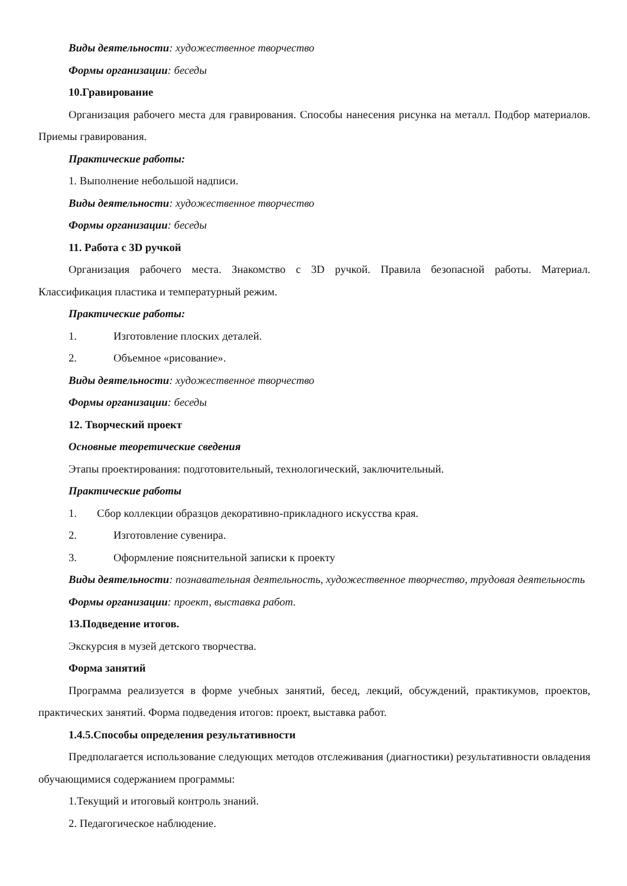Виды деятельности: художественное творчество
Формы организации: беседы
10.Гравирование
Организация рабочего места для гравирования. Способы нанесения рисунка на металл. Подбор материалов. Приемы гравирования.
Практические работы:
1. Выполнение небольшой надписи.
Виды деятельности: художественное творчество
Формы организации: беседы
11. Работа с 3D ручкой
Организация рабочего места. Знакомство с 3D ручкой. Правила безопасной работы. Материал. Классификация пластика и температурный режим.
Практические работы:
1. Изготовление плоских деталей.
2. Объемное «рисование».
Виды деятельности: художественное творчество
Формы организации: беседы
12. Творческий проект
Основные теоретические сведения
Этапы проектирования: подготовительный, технологический, заключительный.
Практические работы
1. Сбор коллекции образцов декоративно-прикладного искусства края.
2. Изготовление сувенира.
3. Оформление пояснительной записки к проекту
Виды деятельности: познавательная деятельность, художественное творчество, трудовая деятельность
Формы организации: проект, выставка работ.
13.Подведение итогов.
Экскурсия в музей детского творчества.
Форма занятий
Программа реализуется в форме учебных занятий, бесед, лекций, обсуждений, практикумов, проектов, практических занятий. Форма подведения итогов: проект, выставка работ.
1.4.5.Способы определения результативности
Предполагается использование следующих методов отслеживания (диагностики) результативности овладения обучающимися содержанием программы:
1.Текущий и итоговый контроль знаний.
2. Педагогическое наблюдение.